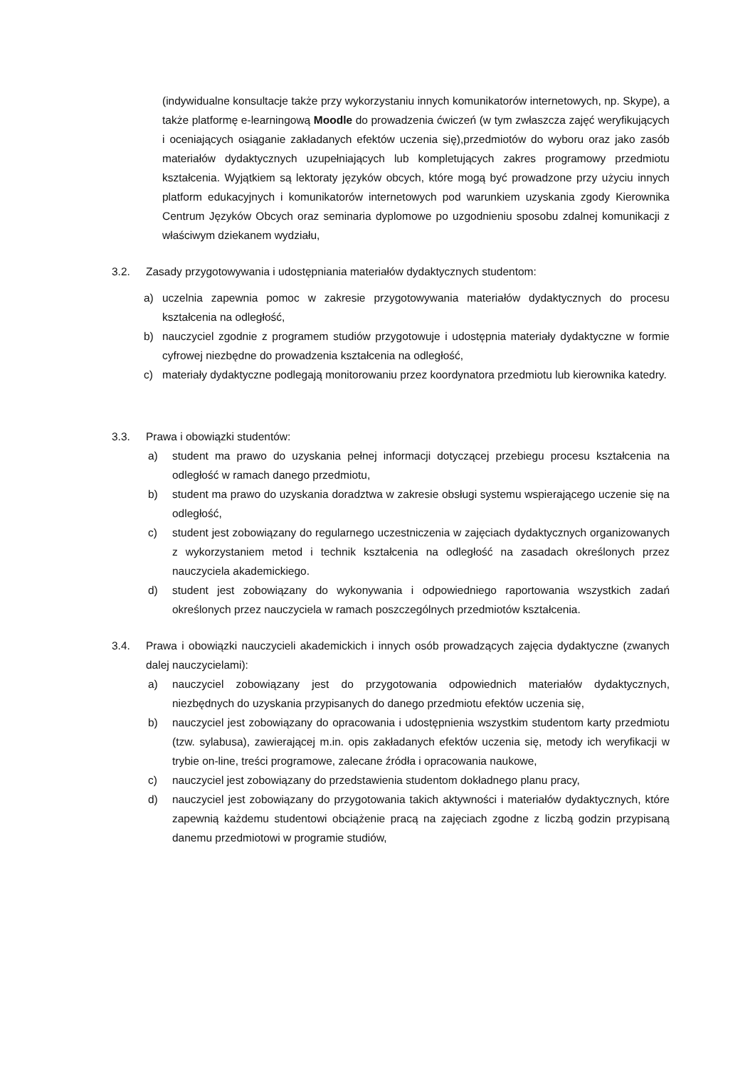(indywidualne konsultacje także przy wykorzystaniu innych komunikatorów internetowych, np. Skype), a także platformę e-learningową Moodle do prowadzenia ćwiczeń (w tym zwłaszcza zajęć weryfikujących i oceniających osiąganie zakładanych efektów uczenia się),przedmiotów do wyboru oraz jako zasób materiałów dydaktycznych uzupełniających lub kompletujących zakres programowy przedmiotu kształcenia. Wyjątkiem są lektoraty języków obcych, które mogą być prowadzone przy użyciu innych platform edukacyjnych i komunikatorów internetowych pod warunkiem uzyskania zgody Kierownika Centrum Języków Obcych oraz seminaria dyplomowe po uzgodnieniu sposobu zdalnej komunikacji z właściwym dziekanem wydziału,
3.2. Zasady przygotowywania i udostępniania materiałów dydaktycznych studentom:
a) uczelnia zapewnia pomoc w zakresie przygotowywania materiałów dydaktycznych do procesu kształcenia na odległość,
b) nauczyciel zgodnie z programem studiów przygotowuje i udostępnia materiały dydaktyczne w formie cyfrowej niezbędne do prowadzenia kształcenia na odległość,
c) materiały dydaktyczne podlegają monitorowaniu przez koordynatora przedmiotu lub kierownika katedry.
3.3. Prawa i obowiązki studentów:
a) student ma prawo do uzyskania pełnej informacji dotyczącej przebiegu procesu kształcenia na odległość w ramach danego przedmiotu,
b) student ma prawo do uzyskania doradztwa w zakresie obsługi systemu wspierającego uczenie się na odległość,
c) student jest zobowiązany do regularnego uczestniczenia w zajęciach dydaktycznych organizowanych z wykorzystaniem metod i technik kształcenia na odległość na zasadach określonych przez nauczyciela akademickiego.
d) student jest zobowiązany do wykonywania i odpowiedniego raportowania wszystkich zadań określonych przez nauczyciela w ramach poszczególnych przedmiotów kształcenia.
3.4. Prawa i obowiązki nauczycieli akademickich i innych osób prowadzących zajęcia dydaktyczne (zwanych dalej nauczycielami):
a) nauczyciel zobowiązany jest do przygotowania odpowiednich materiałów dydaktycznych, niezbędnych do uzyskania przypisanych do danego przedmiotu efektów uczenia się,
b) nauczyciel jest zobowiązany do opracowania i udostępnienia wszystkim studentom karty przedmiotu (tzw. sylabusa), zawierającej m.in. opis zakładanych efektów uczenia się, metody ich weryfikacji w trybie on-line, treści programowe, zalecane źródła i opracowania naukowe,
c) nauczyciel jest zobowiązany do przedstawienia studentom dokładnego planu pracy,
d) nauczyciel jest zobowiązany do przygotowania takich aktywności i materiałów dydaktycznych, które zapewnią każdemu studentowi obciążenie pracą na zajęciach zgodne z liczbą godzin przypisaną danemu przedmiotowi w programie studiów,